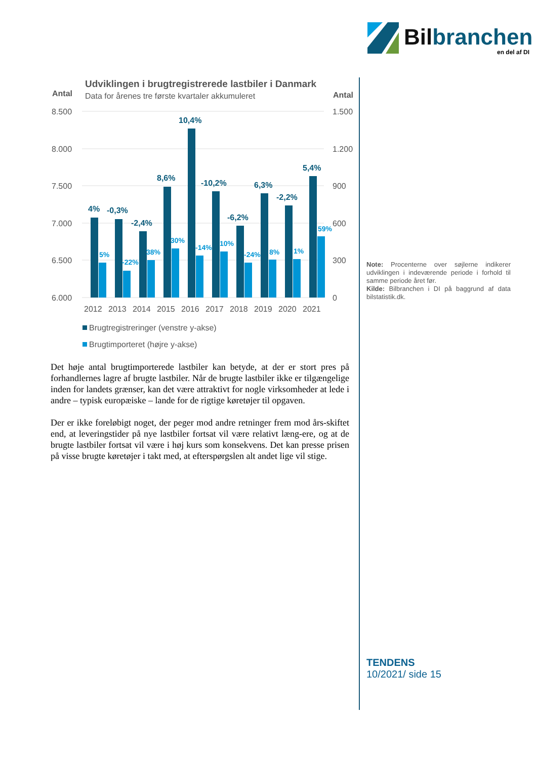Bilbranchen
en del af DI
Udviklingen i brugtregistrerede lastbiler i Danmark
Data for årenes tre første kvartaler akkumuleret
Antal
Antal
8.500
8.000
7.500
7.000
6.500
6.000
1.500
1.200
900
600
300
0
4%
-0,3%
-2,4%
8,6%
10,4%
-10,2%
-6,2%
6,3%
-2,2%
5,4%
5%
-22%
38%
30%
-14%
10%
-24%
8%
1%
59%
2012
2013
2014
2015
2016
2017
2018
2019
2020
2021
Brugtregistreringer (venstre y-akse)
Brugtimporteret (højre y-akse)
Det høje antal brugtimporterede lastbiler kan betyde, at der er stort pres på forhandlernes lagre af brugte lastbiler. Når de brugte lastbiler ikke er tilgængelige inden for landets grænser, kan det være attraktivt for nogle virksomheder at lede i andre – typisk europæiske – lande for de rigtige køretøjer til opgaven.
Der er ikke foreløbigt noget, der peger mod andre retninger frem mod års-skiftet end, at leveringstider på nye lastbiler fortsat vil være relativt læng-ere, og at de brugte lastbiler fortsat vil være i høj kurs som konsekvens. Det kan presse prisen på visse brugte køretøjer i takt med, at efterspørgslen alt andet lige vil stige.
Note: Procenterne over søjlerne indikerer udviklingen i indeværende periode i forhold til samme periode året før.
Kilde: Bilbranchen i DI på baggrund af data bilstatistik.dk.
TENDENS
10/2021/ side 15